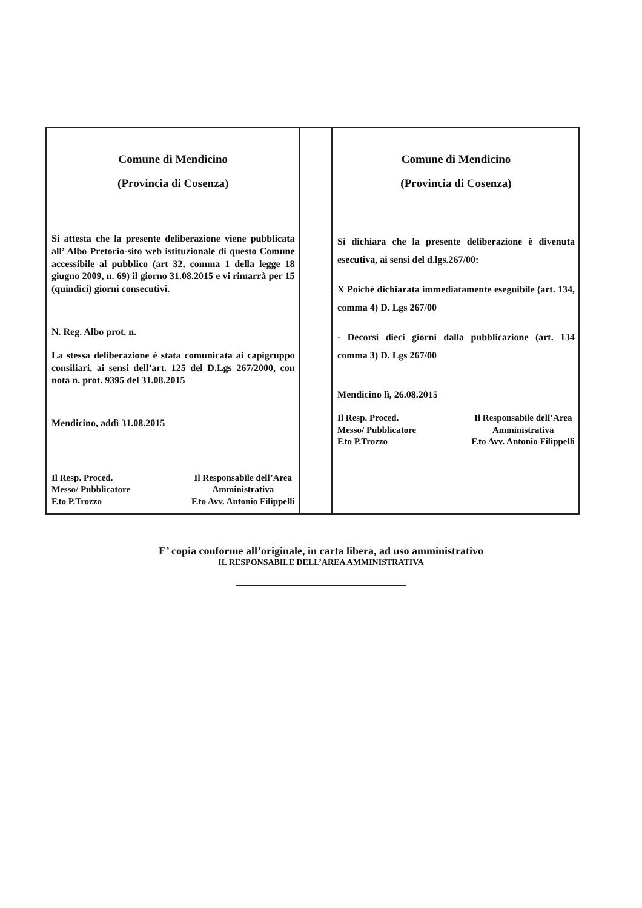| Comune di Mendicino (Provincia di Cosenza) Si attesta che la presente deliberazione viene pubblicata all’ Albo Pretorio-sito web istituzionale di questo Comune accessibile al pubblico (art 32, comma 1 della legge 18 giugno 2009, n. 69) il giorno 31.08.2015 e vi rimarrà per 15 (quindici) giorni consecutivi. N. Reg. Albo prot. n. La stessa deliberazione è stata comunicata ai capigruppo consiliari, ai sensi dell’art. 125 del D.Lgs 267/2000, con nota n. prot. 9395 del 31.08.2015 Mendicino, addì 31.08.2015 Il Resp. Proced. Messo/ Pubblicatore F.to P.Trozzo Il Responsabile dell’Area Amministrativa F.to Avv. Antonio Filippelli | | Comune di Mendicino (Provincia di Cosenza) Si dichiara che la presente deliberazione è divenuta esecutiva, ai sensi del d.lgs.267/00: X Poiché dichiarata immediatamente eseguibile (art. 134, comma 4) D. Lgs 267/00 - Decorsi dieci giorni dalla pubblicazione (art. 134 comma 3) D. Lgs 267/00 Mendicino lì, 26.08.2015 Il Resp. Proced. Messo/ Pubblicatore F.to P.Trozzo Il Responsabile dell’Area Amministrativa F.to Avv. Antonio Filippelli |
E’ copia conforme all’originale, in carta libera, ad uso amministrativo
IL RESPONSABILE DELL’AREA AMMINISTRATIVA